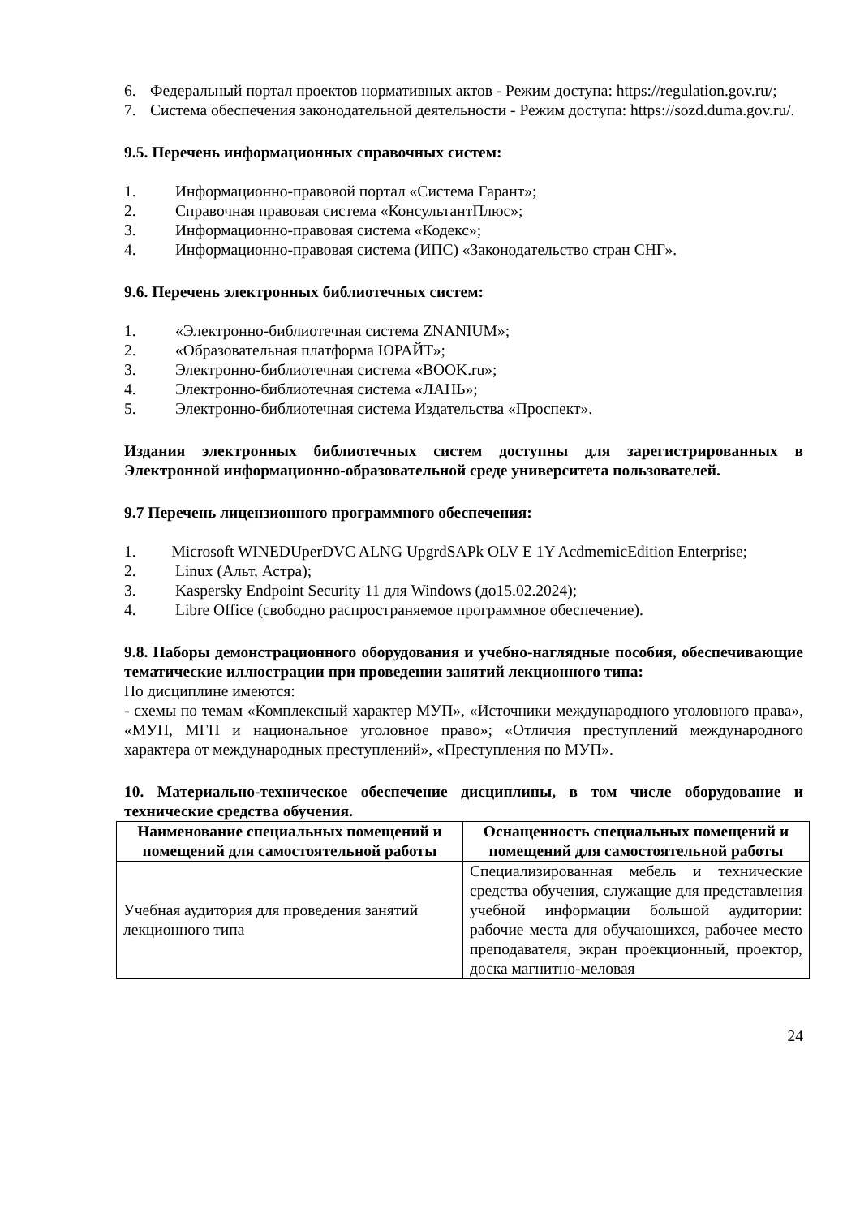6. Федеральный портал проектов нормативных актов - Режим доступа: https://regulation.gov.ru/;
7. Система обеспечения законодательной деятельности - Режим доступа: https://sozd.duma.gov.ru/.
9.5. Перечень информационных справочных систем:
1. Информационно-правовой портал «Система Гарант»;
2. Справочная правовая система «КонсультантПлюс»;
3. Информационно-правовая система «Кодекс»;
4. Информационно-правовая система (ИПС) «Законодательство стран СНГ».
9.6. Перечень электронных библиотечных систем:
1. «Электронно-библиотечная система ZNANIUM»;
2. «Образовательная платформа ЮРАЙТ»;
3. Электронно-библиотечная система «BOOK.ru»;
4. Электронно-библиотечная система «ЛАНЬ»;
5. Электронно-библиотечная система Издательства «Проспект».
Издания электронных библиотечных систем доступны для зарегистрированных в Электронной информационно-образовательной среде университета пользователей.
9.7 Перечень лицензионного программного обеспечения:
1. Microsoft WINEDUperDVC ALNG UpgrdSAPk OLV E 1Y AcdmemicEdition Enterprise;
2. Linux (Альт, Астра);
3. Kaspersky Endpoint Security 11 для Windows (до15.02.2024);
4. Libre Office (свободно распространяемое программное обеспечение).
9.8. Наборы демонстрационного оборудования и учебно-наглядные пособия, обеспечивающие тематические иллюстрации при проведении занятий лекционного типа:
По дисциплине имеются:
- схемы по темам «Комплексный характер МУП», «Источники международного уголовного права», «МУП, МГП и национальное уголовное право»; «Отличия преступлений международного характера от международных преступлений», «Преступления по МУП».
10. Материально-техническое обеспечение дисциплины, в том числе оборудование и технические средства обучения.
| Наименование специальных помещений и помещений для самостоятельной работы | Оснащенность специальных помещений и помещений для самостоятельной работы |
| --- | --- |
| Учебная аудитория для проведения занятий лекционного типа | Специализированная мебель и технические средства обучения, служащие для представления учебной информации большой аудитории: рабочие места для обучающихся, рабочее место преподавателя, экран проекционный, проектор, доска магнитно-меловая |
24